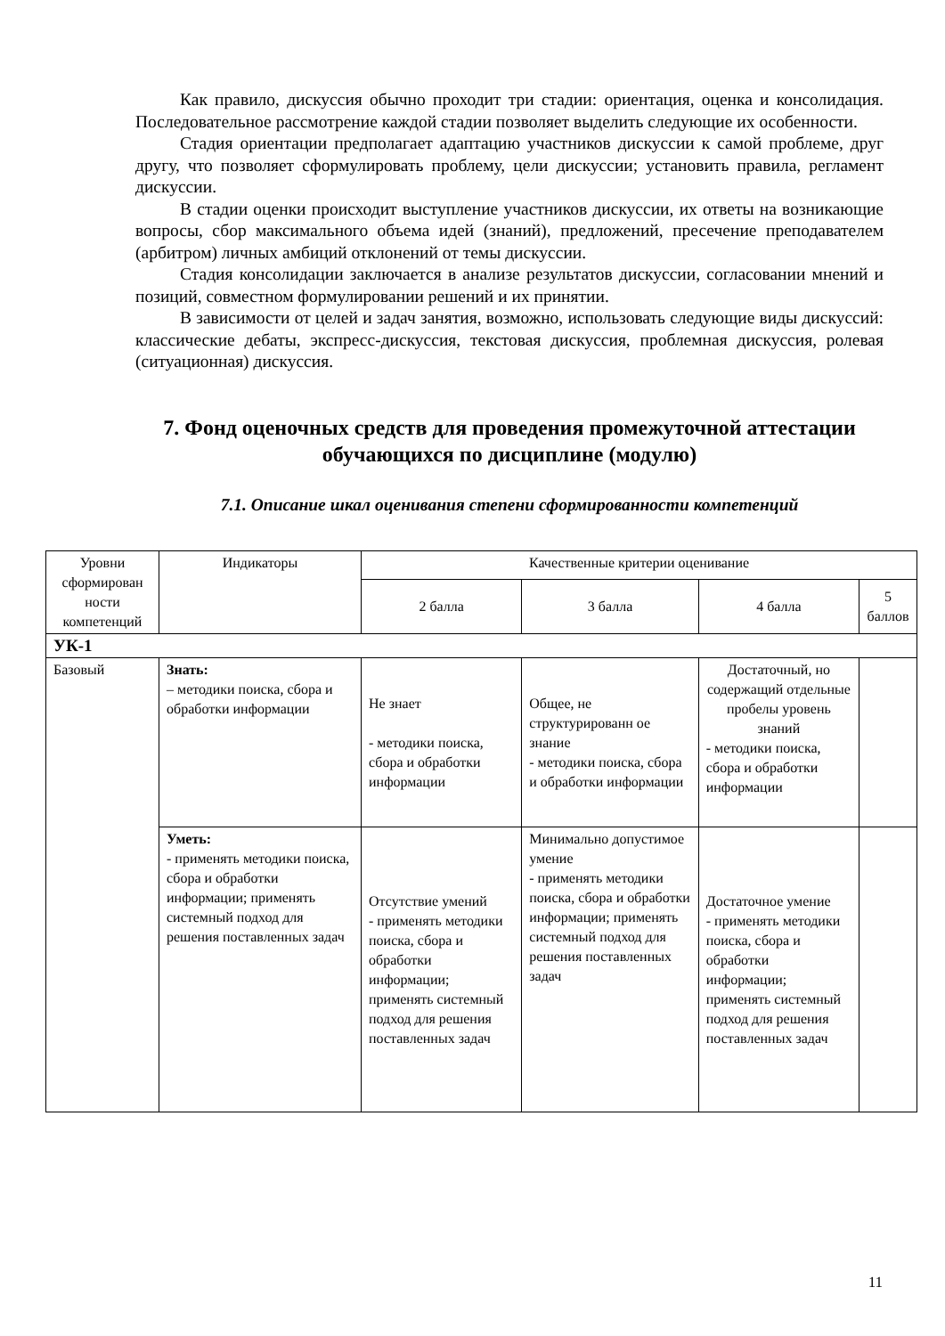Как правило, дискуссия обычно проходит три стадии: ориентация, оценка и консолидация. Последовательное рассмотрение каждой стадии позволяет выделить следующие их особенности.
Стадия ориентации предполагает адаптацию участников дискуссии к самой проблеме, друг другу, что позволяет сформулировать проблему, цели дискуссии; установить правила, регламент дискуссии.
В стадии оценки происходит выступление участников дискуссии, их ответы на возникающие вопросы, сбор максимального объема идей (знаний), предложений, пресечение преподавателем (арбитром) личных амбиций отклонений от темы дискуссии.
Стадия консолидации заключается в анализе результатов дискуссии, согласовании мнений и позиций, совместном формулировании решений и их принятии.
В зависимости от целей и задач занятия, возможно, использовать следующие виды дискуссий: классические дебаты, экспресс-дискуссия, текстовая дискуссия, проблемная дискуссия, ролевая (ситуационная) дискуссия.
7. Фонд оценочных средств для проведения промежуточной аттестации обучающихся по дисциплине (модулю)
7.1. Описание шкал оценивания степени сформированности компетенций
| Уровни сформирован ности компетенций | Индикаторы | Качественные критерии оценивание | | | |
| --- | --- | --- | --- | --- | --- |
| | | 2 балла | 3 балла | 4 балла | 5 баллов |
| УК-1 | | | | | |
| Базовый | Знать: – методики поиска, сбора и обработки информации | Не знает - методики поиска, сбора и обработки информации | Общее, не структурированн ое знание - методики поиска, сбора и обработки информации | Достаточный, но содержащий отдельные пробелы уровень знаний - методики поиска, сбора и обработки информации | |
| | Уметь: - применять методики поиска, сбора и обработки информации; применять системный подход для решения поставленных задач | Отсутствие умений - применять методики поиска, сбора и обработки информации; применять системный подход для решения поставленных задач | Минимально допустимое умение - применять методики поиска, сбора и обработки информации; применять системный подход для решения поставленных задач | Достаточное умение - применять методики поиска, сбора и обработки информации; применять системный подход для решения поставленных задач | |
11